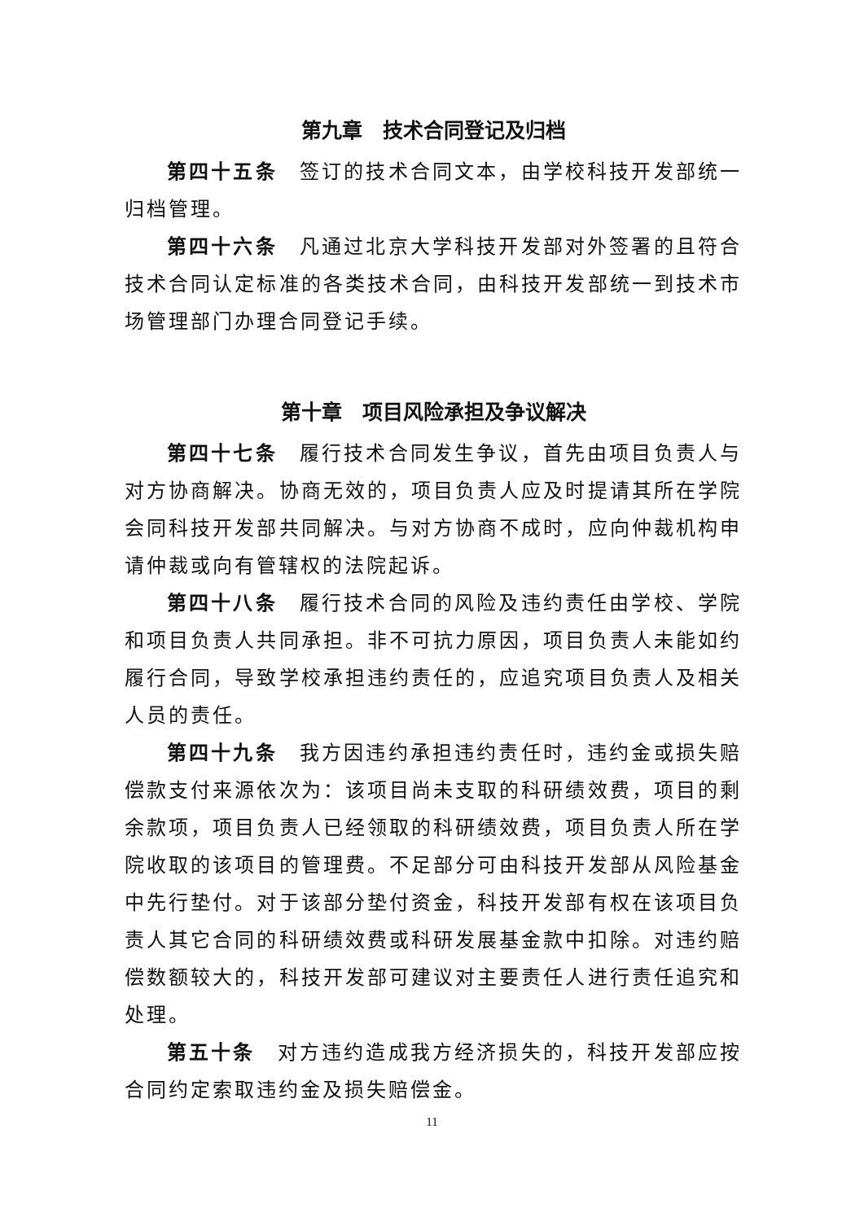第九章　技术合同登记及归档
第四十五条　签订的技术合同文本，由学校科技开发部统一归档管理。
第四十六条　凡通过北京大学科技开发部对外签署的且符合技术合同认定标准的各类技术合同，由科技开发部统一到技术市场管理部门办理合同登记手续。
第十章　项目风险承担及争议解决
第四十七条　履行技术合同发生争议，首先由项目负责人与对方协商解决。协商无效的，项目负责人应及时提请其所在学院会同科技开发部共同解决。与对方协商不成时，应向仲裁机构申请仲裁或向有管辖权的法院起诉。
第四十八条　履行技术合同的风险及违约责任由学校、学院和项目负责人共同承担。非不可抗力原因，项目负责人未能如约履行合同，导致学校承担违约责任的，应追究项目负责人及相关人员的责任。
第四十九条　我方因违约承担违约责任时，违约金或损失赔偿款支付来源依次为：该项目尚未支取的科研绩效费，项目的剩余款项，项目负责人已经领取的科研绩效费，项目负责人所在学院收取的该项目的管理费。不足部分可由科技开发部从风险基金中先行垫付。对于该部分垫付资金，科技开发部有权在该项目负责人其它合同的科研绩效费或科研发展基金款中扣除。对违约赔偿数额较大的，科技开发部可建议对主要责任人进行责任追究和处理。
第五十条　对方违约造成我方经济损失的，科技开发部应按合同约定索取违约金及损失赔偿金。
11